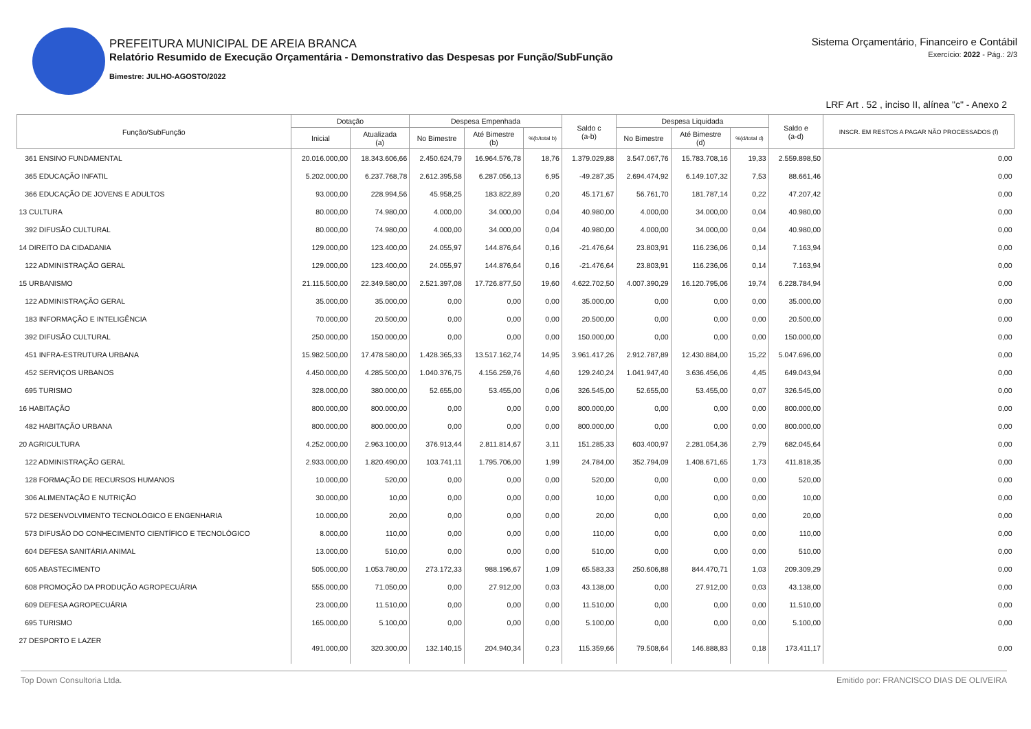PREFEITURA MUNICIPAL DE AREIA BRANCA
Relatório Resumido de Execução Orçamentária - Demonstrativo das Despesas por Função/SubFunção
Bimestre: JULHO-AGOSTO/2022
Sistema Orçamentário, Financeiro e Contábil
Exercício: 2022 - Pág.: 2/3
LRF Art . 52 , inciso II, alínea "c" - Anexo 2
| Função/SubFunção | Dotação | | Despesa Empenhada | | | Saldo c (a-b) | Despesa Liquidada | | | Saldo e (a-d) | INSCR. EM RESTOS A PAGAR NÃO PROCESSADOS (f) |
| --- | --- | --- | --- | --- | --- | --- | --- | --- | --- | --- | --- |
| | Inicial | Atualizada (a) | No Bimestre | Até Bimestre (b) | %(b/total b) | | No Bimestre | Até Bimestre (d) | %(d/total d) | | |
| 361 ENSINO FUNDAMENTAL | 20.016.000,00 | 18.343.606,66 | 2.450.624,79 | 16.964.576,78 | 18,76 | 1.379.029,88 | 3.547.067,76 | 15.783.708,16 | 19,33 | 2.559.898,50 | 0,00 |
| 365 EDUCAÇÃO INFATIL | 5.202.000,00 | 6.237.768,78 | 2.612.395,58 | 6.287.056,13 | 6,95 | -49.287,35 | 2.694.474,92 | 6.149.107,32 | 7,53 | 88.661,46 | 0,00 |
| 366 EDUCAÇÃO DE JOVENS E ADULTOS | 93.000,00 | 228.994,56 | 45.958,25 | 183.822,89 | 0,20 | 45.171,67 | 56.761,70 | 181.787,14 | 0,22 | 47.207,42 | 0,00 |
| 13 CULTURA | 80.000,00 | 74.980,00 | 4.000,00 | 34.000,00 | 0,04 | 40.980,00 | 4.000,00 | 34.000,00 | 0,04 | 40.980,00 | 0,00 |
| 392 DIFUSÃO CULTURAL | 80.000,00 | 74.980,00 | 4.000,00 | 34.000,00 | 0,04 | 40.980,00 | 4.000,00 | 34.000,00 | 0,04 | 40.980,00 | 0,00 |
| 14 DIREITO DA CIDADANIA | 129.000,00 | 123.400,00 | 24.055,97 | 144.876,64 | 0,16 | -21.476,64 | 23.803,91 | 116.236,06 | 0,14 | 7.163,94 | 0,00 |
| 122 ADMINISTRAÇÃO GERAL | 129.000,00 | 123.400,00 | 24.055,97 | 144.876,64 | 0,16 | -21.476,64 | 23.803,91 | 116.236,06 | 0,14 | 7.163,94 | 0,00 |
| 15 URBANISMO | 21.115.500,00 | 22.349.580,00 | 2.521.397,08 | 17.726.877,50 | 19,60 | 4.622.702,50 | 4.007.390,29 | 16.120.795,06 | 19,74 | 6.228.784,94 | 0,00 |
| 122 ADMINISTRAÇÃO GERAL | 35.000,00 | 35.000,00 | 0,00 | 0,00 | 0,00 | 35.000,00 | 0,00 | 0,00 | 0,00 | 35.000,00 | 0,00 |
| 183 INFORMAÇÃO E INTELIGÊNCIA | 70.000,00 | 20.500,00 | 0,00 | 0,00 | 0,00 | 20.500,00 | 0,00 | 0,00 | 0,00 | 20.500,00 | 0,00 |
| 392 DIFUSÃO CULTURAL | 250.000,00 | 150.000,00 | 0,00 | 0,00 | 0,00 | 150.000,00 | 0,00 | 0,00 | 0,00 | 150.000,00 | 0,00 |
| 451 INFRA-ESTRUTURA URBANA | 15.982.500,00 | 17.478.580,00 | 1.428.365,33 | 13.517.162,74 | 14,95 | 3.961.417,26 | 2.912.787,89 | 12.430.884,00 | 15,22 | 5.047.696,00 | 0,00 |
| 452 SERVIÇOS URBANOS | 4.450.000,00 | 4.285.500,00 | 1.040.376,75 | 4.156.259,76 | 4,60 | 129.240,24 | 1.041.947,40 | 3.636.456,06 | 4,45 | 649.043,94 | 0,00 |
| 695 TURISMO | 328.000,00 | 380.000,00 | 52.655,00 | 53.455,00 | 0,06 | 326.545,00 | 52.655,00 | 53.455,00 | 0,07 | 326.545,00 | 0,00 |
| 16 HABITAÇÃO | 800.000,00 | 800.000,00 | 0,00 | 0,00 | 0,00 | 800.000,00 | 0,00 | 0,00 | 0,00 | 800.000,00 | 0,00 |
| 482 HABITAÇÃO URBANA | 800.000,00 | 800.000,00 | 0,00 | 0,00 | 0,00 | 800.000,00 | 0,00 | 0,00 | 0,00 | 800.000,00 | 0,00 |
| 20 AGRICULTURA | 4.252.000,00 | 2.963.100,00 | 376.913,44 | 2.811.814,67 | 3,11 | 151.285,33 | 603.400,97 | 2.281.054,36 | 2,79 | 682.045,64 | 0,00 |
| 122 ADMINISTRAÇÃO GERAL | 2.933.000,00 | 1.820.490,00 | 103.741,11 | 1.795.706,00 | 1,99 | 24.784,00 | 352.794,09 | 1.408.671,65 | 1,73 | 411.818,35 | 0,00 |
| 128 FORMAÇÃO DE RECURSOS HUMANOS | 10.000,00 | 520,00 | 0,00 | 0,00 | 0,00 | 520,00 | 0,00 | 0,00 | 0,00 | 520,00 | 0,00 |
| 306 ALIMENTAÇÃO E NUTRIÇÃO | 30.000,00 | 10,00 | 0,00 | 0,00 | 0,00 | 10,00 | 0,00 | 0,00 | 0,00 | 10,00 | 0,00 |
| 572 DESENVOLVIMENTO TECNOLÓGICO E ENGENHARIA | 10.000,00 | 20,00 | 0,00 | 0,00 | 0,00 | 20,00 | 0,00 | 0,00 | 0,00 | 20,00 | 0,00 |
| 573 DIFUSÃO DO CONHECIMENTO CIENTÍFICO E TECNOLÓGICO | 8.000,00 | 110,00 | 0,00 | 0,00 | 0,00 | 110,00 | 0,00 | 0,00 | 0,00 | 110,00 | 0,00 |
| 604 DEFESA SANITÁRIA ANIMAL | 13.000,00 | 510,00 | 0,00 | 0,00 | 0,00 | 510,00 | 0,00 | 0,00 | 0,00 | 510,00 | 0,00 |
| 605 ABASTECIMENTO | 505.000,00 | 1.053.780,00 | 273.172,33 | 988.196,67 | 1,09 | 65.583,33 | 250.606,88 | 844.470,71 | 1,03 | 209.309,29 | 0,00 |
| 608 PROMOÇÃO DA PRODUÇÃO AGROPECUÁRIA | 555.000,00 | 71.050,00 | 0,00 | 27.912,00 | 0,03 | 43.138,00 | 0,00 | 27.912,00 | 0,03 | 43.138,00 | 0,00 |
| 609 DEFESA AGROPECUÁRIA | 23.000,00 | 11.510,00 | 0,00 | 0,00 | 0,00 | 11.510,00 | 0,00 | 0,00 | 0,00 | 11.510,00 | 0,00 |
| 695 TURISMO | 165.000,00 | 5.100,00 | 0,00 | 0,00 | 0,00 | 5.100,00 | 0,00 | 0,00 | 0,00 | 5.100,00 | 0,00 |
| 27 DESPORTO E LAZER | 491.000,00 | 320.300,00 | 132.140,15 | 204.940,34 | 0,23 | 115.359,66 | 79.508,64 | 146.888,83 | 0,18 | 173.411,17 | 0,00 |
Top Down Consultoria Ltda. Emitido por: FRANCISCO DIAS DE OLIVEIRA